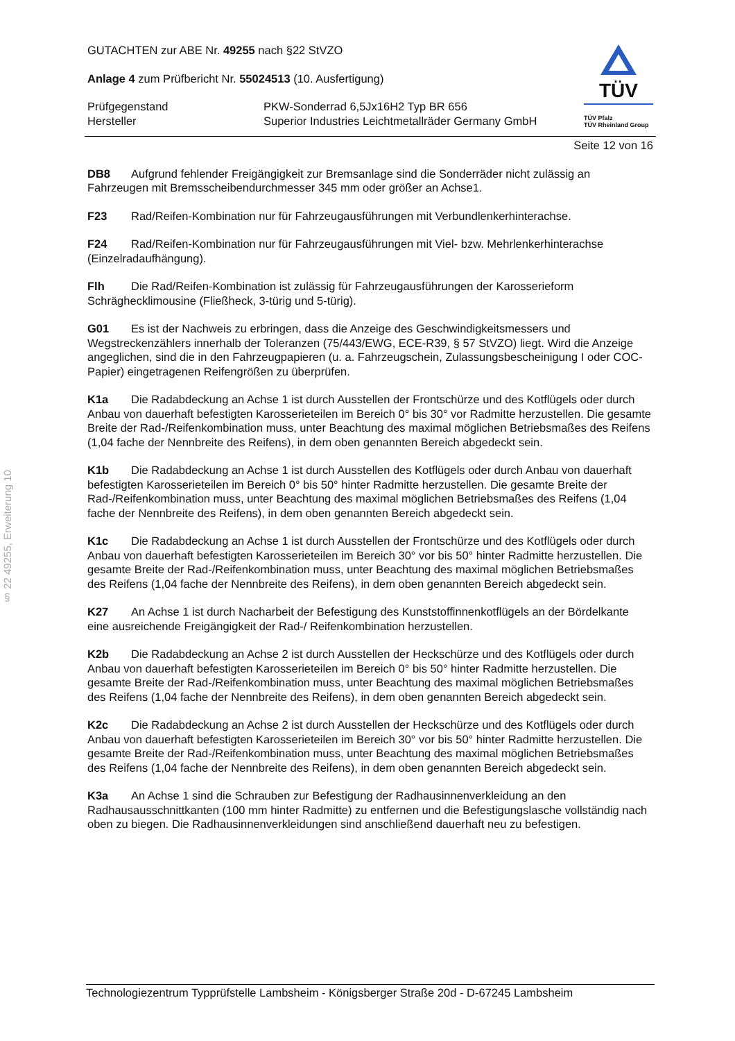§ 22 49255, Erweiterung 10
TÜV
TÜV Pfalz
TÜV Rheinland Group
GUTACHTEN zur ABE Nr. 49255 nach §22 StVZO
Anlage 4 zum Prüfbericht Nr. 55024513 (10. Ausfertigung)
Prüfgegenstand
Hersteller
PKW-Sonderrad 6,5Jx16H2 Typ BR 656
Superior Industries Leichtmetallräder Germany GmbH
Seite 12 von 16
DB8 Aufgrund fehlender Freigängigkeit zur Bremsanlage sind die Sonderräder nicht zulässig an Fahrzeugen mit Bremsscheibendurchmesser 345 mm oder größer an Achse1.
F23 Rad/Reifen-Kombination nur für Fahrzeugausführungen mit Verbundlenkerhinterachse.
F24 Rad/Reifen-Kombination nur für Fahrzeugausführungen mit Viel- bzw. Mehrlenkerhinterachse (Einzelradaufhängung).
Flh Die Rad/Reifen-Kombination ist zulässig für Fahrzeugausführungen der Karosserieform Schräghecklimousine (Fließheck, 3-türig und 5-türig).
G01 Es ist der Nachweis zu erbringen, dass die Anzeige des Geschwindigkeitsmessers und Wegstreckenzählers innerhalb der Toleranzen (75/443/EWG, ECE-R39, § 57 StVZO) liegt. Wird die Anzeige angeglichen, sind die in den Fahrzeugpapieren (u. a. Fahrzeugschein, Zulassungsbescheinigung I oder COC-Papier) eingetragenen Reifengrößen zu überprüfen.
K1a Die Radabdeckung an Achse 1 ist durch Ausstellen der Frontschürze und des Kotflügels oder durch Anbau von dauerhaft befestigten Karosserieteilen im Bereich 0° bis 30° vor Radmitte herzustellen. Die gesamte Breite der Rad-/Reifenkombination muss, unter Beachtung des maximal möglichen Betriebsmaßes des Reifens (1,04 fache der Nennbreite des Reifens), in dem oben genannten Bereich abgedeckt sein.
K1b Die Radabdeckung an Achse 1 ist durch Ausstellen des Kotflügels oder durch Anbau von dauerhaft befestigten Karosserieteilen im Bereich 0° bis 50° hinter Radmitte herzustellen. Die gesamte Breite der Rad-/Reifenkombination muss, unter Beachtung des maximal möglichen Betriebsmaßes des Reifens (1,04 fache der Nennbreite des Reifens), in dem oben genannten Bereich abgedeckt sein.
K1c Die Radabdeckung an Achse 1 ist durch Ausstellen der Frontschürze und des Kotflügels oder durch Anbau von dauerhaft befestigten Karosserieteilen im Bereich 30° vor bis 50° hinter Radmitte herzustellen. Die gesamte Breite der Rad-/Reifenkombination muss, unter Beachtung des maximal möglichen Betriebsmaßes des Reifens (1,04 fache der Nennbreite des Reifens), in dem oben genannten Bereich abgedeckt sein.
K27 An Achse 1 ist durch Nacharbeit der Befestigung des Kunststoffinnenkotflügels an der Bördelkante eine ausreichende Freigängigkeit der Rad-/ Reifenkombination herzustellen.
K2b Die Radabdeckung an Achse 2 ist durch Ausstellen der Heckschürze und des Kotflügels oder durch Anbau von dauerhaft befestigten Karosserieteilen im Bereich 0° bis 50° hinter Radmitte herzustellen. Die gesamte Breite der Rad-/Reifenkombination muss, unter Beachtung des maximal möglichen Betriebsmaßes des Reifens (1,04 fache der Nennbreite des Reifens), in dem oben genannten Bereich abgedeckt sein.
K2c Die Radabdeckung an Achse 2 ist durch Ausstellen der Heckschürze und des Kotflügels oder durch Anbau von dauerhaft befestigten Karosserieteilen im Bereich 30° vor bis 50° hinter Radmitte herzustellen. Die gesamte Breite der Rad-/Reifenkombination muss, unter Beachtung des maximal möglichen Betriebsmaßes des Reifens (1,04 fache der Nennbreite des Reifens), in dem oben genannten Bereich abgedeckt sein.
K3a An Achse 1 sind die Schrauben zur Befestigung der Radhausinnenverkleidung an den Radhausausschnittkanten (100 mm hinter Radmitte) zu entfernen und die Befestigungslasche vollständig nach oben zu biegen. Die Radhausinnenverkleidungen sind anschließend dauerhaft neu zu befestigen.
Technologiezentrum Typprüfstelle Lambsheim - Königsberger Straße 20d - D-67245 Lambsheim